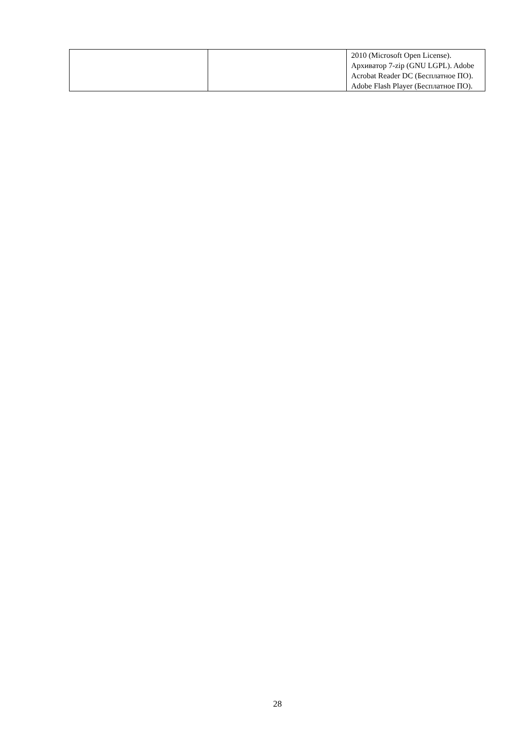| | | 2010 (Microsoft Open License). Архиватор 7-zip (GNU LGPL). Adobe Acrobat Reader DC (Бесплатное ПО). Adobe Flash Player (Бесплатное ПО). |
28